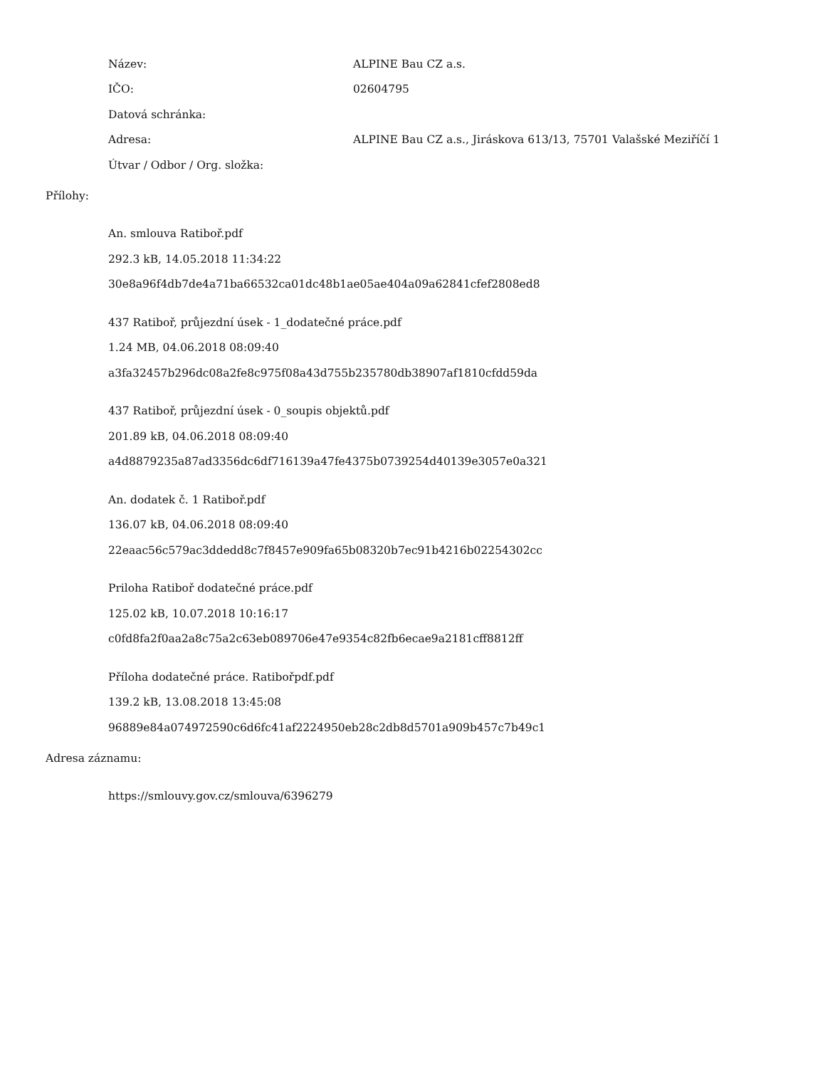Název: ALPINE Bau CZ a.s.
IČO: 02604795
Datová schránka:
Adresa: ALPINE Bau CZ a.s., Jiráskova 613/13, 75701 Valašské Meziříčí 1
Útvar / Odbor / Org. složka:
Přílohy:
An. smlouva Ratiboř.pdf
292.3 kB, 14.05.2018 11:34:22
30e8a96f4db7de4a71ba66532ca01dc48b1ae05ae404a09a62841cfef2808ed8
437 Ratiboř, průjezdní úsek - 1_dodatečné práce.pdf
1.24 MB, 04.06.2018 08:09:40
a3fa32457b296dc08a2fe8c975f08a43d755b235780db38907af1810cfdd59da
437 Ratiboř, průjezdní úsek - 0_soupis objektů.pdf
201.89 kB, 04.06.2018 08:09:40
a4d8879235a87ad3356dc6df716139a47fe4375b0739254d40139e3057e0a321
An. dodatek č. 1 Ratiboř.pdf
136.07 kB, 04.06.2018 08:09:40
22eaac56c579ac3ddedd8c7f8457e909fa65b08320b7ec91b4216b02254302cc
Priloha Ratiboř dodatečné práce.pdf
125.02 kB, 10.07.2018 10:16:17
c0fd8fa2f0aa2a8c75a2c63eb089706e47e9354c82fb6ecae9a2181cff8812ff
Příloha dodatečné práce. Ratibořpdf.pdf
139.2 kB, 13.08.2018 13:45:08
96889e84a074972590c6d6fc41af2224950eb28c2db8d5701a909b457c7b49c1
Adresa záznamu:
https://smlouvy.gov.cz/smlouva/6396279